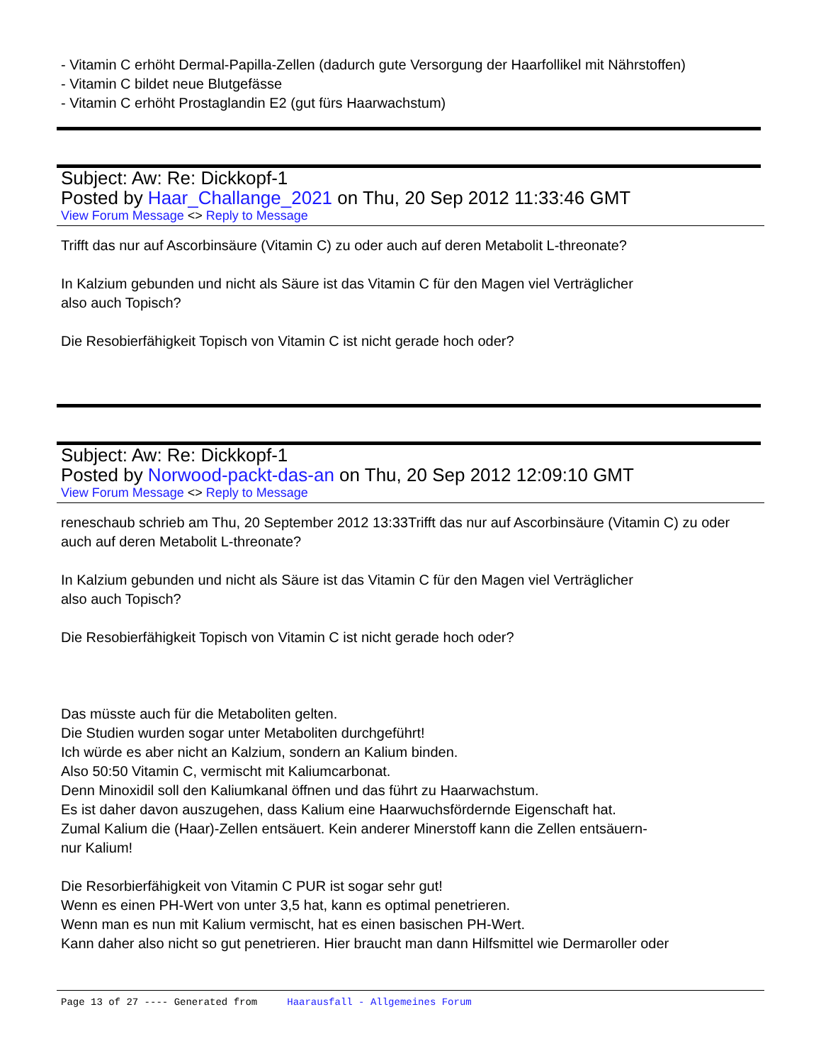- Vitamin C erhöht Dermal-Papilla-Zellen (dadurch gute Versorgung der Haarfollikel mit Nährstoffen)
- Vitamin C bildet neue Blutgefässe
- Vitamin C erhöht Prostaglandin E2 (gut fürs Haarwachstum)
Subject: Aw: Re: Dickkopf-1
Posted by Haar_Challange_2021 on Thu, 20 Sep 2012 11:33:46 GMT
View Forum Message <> Reply to Message
Trifft das nur auf Ascorbinsäure (Vitamin C) zu oder auch auf deren Metabolit L-threonate?
In Kalzium gebunden und nicht als Säure ist das Vitamin C für den Magen viel Verträglicher
also auch Topisch?
Die Resobierfähigkeit Topisch von Vitamin C ist nicht gerade hoch oder?
Subject: Aw: Re: Dickkopf-1
Posted by Norwood-packt-das-an on Thu, 20 Sep 2012 12:09:10 GMT
View Forum Message <> Reply to Message
reneschaub schrieb am Thu, 20 September 2012 13:33Trifft das nur auf Ascorbinsäure (Vitamin C) zu oder auch auf deren Metabolit L-threonate?
In Kalzium gebunden und nicht als Säure ist das Vitamin C für den Magen viel Verträglicher
also auch Topisch?
Die Resobierfähigkeit Topisch von Vitamin C ist nicht gerade hoch oder?
Das müsste auch für die Metaboliten gelten.
Die Studien wurden sogar unter Metaboliten durchgeführt!
Ich würde es aber nicht an Kalzium, sondern an Kalium binden.
Also 50:50 Vitamin C, vermischt mit Kaliumcarbonat.
Denn Minoxidil soll den Kaliumkanal öffnen und das führt zu Haarwachstum.
Es ist daher davon auszugehen, dass Kalium eine Haarwuchsfördernde Eigenschaft hat.
Zumal Kalium die (Haar)-Zellen entsäuert. Kein anderer Minerstoff kann die Zellen entsäuern-
nur Kalium!
Die Resorbierfähigkeit von Vitamin C PUR ist sogar sehr gut!
Wenn es einen PH-Wert von unter 3,5 hat, kann es optimal penetrieren.
Wenn man es nun mit Kalium vermischt, hat es einen basischen PH-Wert.
Kann daher also nicht so gut penetrieren. Hier braucht man dann Hilfsmittel wie Dermaroller oder
Page 13 of 27 ---- Generated from Haarausfall - Allgemeines Forum